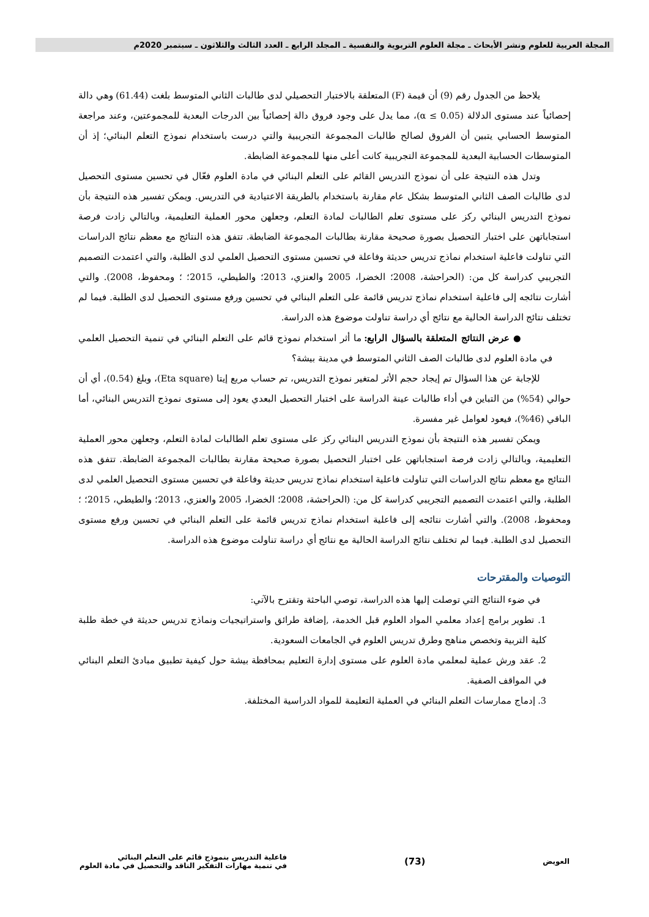المجلة العربية للعلوم ونشر الأبحاث ـ مجلة العلوم التربوية والنفسية ـ المجلد الرابع ـ العدد الثالث والثلاثون ـ سبتمبر 2020م
يلاحظ من الجدول رقم (9) أن قيمة (F) المتعلقة بالاختبار التحصيلي لدى طالبات الثاني المتوسط بلغت (61.44) وهي دالة إحصائياً عند مستوى الدلالة (α ≤ 0.05)، مما يدل على وجود فروق دالة إحصائياً بين الدرجات البعدية للمجموعتين، وعند مراجعة المتوسط الحسابي يتبين أن الفروق لصالح طالبات المجموعة التجريبية والتي درست باستخدام نموذج التعلم البنائي؛ إذ أن المتوسطات الحسابية البعدية للمجموعة التجريبية كانت أعلى منها للمجموعة الضابطة.
وتدل هذه النتيجة على أن نموذج التدريس القائم على التعلم البنائي في مادة العلوم فعّال في تحسين مستوى التحصيل لدى طالبات الصف الثاني المتوسط بشكل عام مقارنة باستخدام بالطريقة الاعتيادية في التدريس. ويمكن تفسير هذه النتيجة بأن نموذج التدريس البنائي ركز على مستوى تعلم الطالبات لمادة التعلم، وجعلهن محور العملية التعليمية، وبالتالي زادت فرصة استجاباتهن على اختبار التحصيل بصورة صحيحة مقارنة بطالبات المجموعة الضابطة. تتفق هذه النتائج مع معظم نتائج الدراسات التي تناولت فاعلية استخدام نماذج تدريس حديثة وفاعلة في تحسين مستوى التحصيل العلمي لدى الطلبة، والتي اعتمدت التصميم التجريبي كدراسة كل من: (الحراحشة، 2008؛ الخضرا، 2005 والعنزي، 2013؛ والطيطي، 2015؛ ؛ ومحفوظ، 2008). والتي أشارت نتائجه إلى فاعلية استخدام نماذج تدريس قائمة على التعلم البنائي في تحسين ورفع مستوى التحصيل لدى الطلبة. فيما لم تختلف نتائج الدراسة الحالية مع نتائج أي دراسة تناولت موضوع هذه الدراسة.
● عرض النتائج المتعلقة بالسؤال الرابع: ما أثر استخدام نموذج قائم على التعلم البنائي في تنمية التحصيل العلمي في مادة العلوم لدى طالبات الصف الثاني المتوسط في مدينة بيشة؟
للإجابة عن هذا السؤال تم إيجاد حجم الأثر لمتغير نموذج التدريس، تم حساب مربع إيتا (Eta square)، وبلغ (0.54)، أي أن حوالي (54%) من التباين في أداء طالبات عينة الدراسة على اختبار التحصيل البعدي يعود إلى مستوى نموذج التدريس البنائي، أما الباقي (46%)، فيعود لعوامل غير مفسرة.
ويمكن تفسير هذه النتيجة بأن نموذج التدريس البنائي ركز على مستوى تعلم الطالبات لمادة التعلم، وجعلهن محور العملية التعليمية، وبالتالي زادت فرصة استجاباتهن على اختبار التحصيل بصورة صحيحة مقارنة بطالبات المجموعة الضابطة. تتفق هذه النتائج مع معظم نتائج الدراسات التي تناولت فاعلية استخدام نماذج تدريس حديثة وفاعلة في تحسين مستوى التحصيل العلمي لدى الطلبة، والتي اعتمدت التصميم التجريبي كدراسة كل من: (الحراحشة، 2008؛ الخضرا، 2005 والعنزي، 2013؛ والطيطي، 2015؛ ؛ ومحفوظ، 2008). والتي أشارت نتائجه إلى فاعلية استخدام نماذج تدريس قائمة على التعلم البنائي في تحسين ورفع مستوى التحصيل لدى الطلبة. فيما لم تختلف نتائج الدراسة الحالية مع نتائج أي دراسة تناولت موضوع هذه الدراسة.
التوصيات والمقترحات
في ضوء النتائج التي توصلت إليها هذه الدراسة، توصي الباحثة وتقترح بالآتي:
1. تطوير برامج إعداد معلمي المواد العلوم قبل الخدمة، ,إضافة طرائق واستراتيجيات ونماذج تدريس حديثة في خطة طلبة كلية التربية وتخصص مناهج وطرق تدريس العلوم في الجامعات السعودية.
2. عقد ورش عملية لمعلمي مادة العلوم على مستوى إدارة التعليم بمحافظة بيشة حول كيفية تطبيق مبادئ التعلم البنائي في المواقف الصفية.
3. إدماج ممارسات التعلم البنائي في العملية التعليمة للمواد الدراسية المختلفة.
العويض
(73)
فاعلية التدريس بنموذج قائم على التعلم البنائي
في تنمية مهارات التفكير الناقد والتحصيل في مادة العلوم